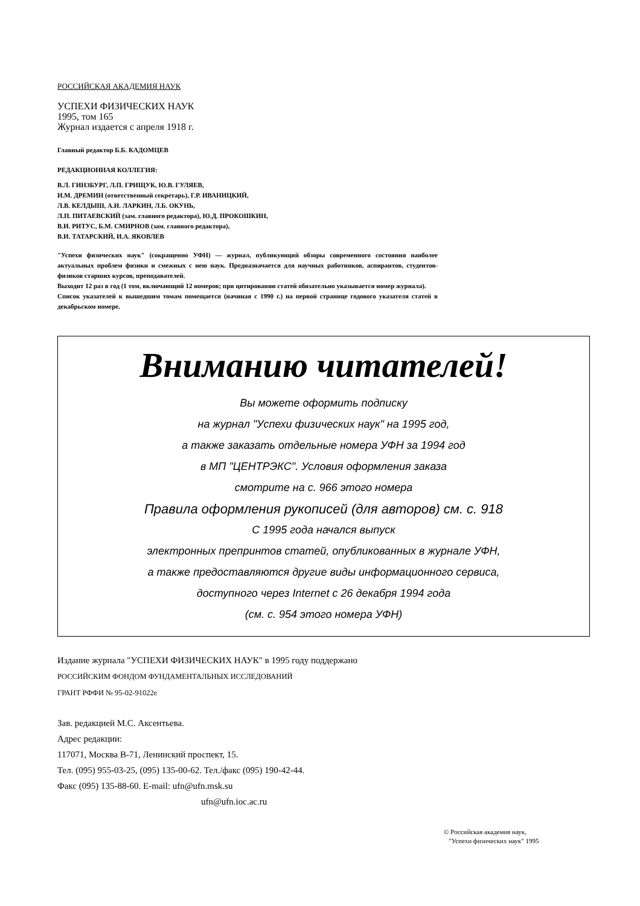РОССИЙСКАЯ АКАДЕМИЯ НАУК
УСПЕХИ ФИЗИЧЕСКИХ НАУК
1995, том 165
Журнал издается с апреля 1918 г.
Главный редактор Б.Б. КАДОМЦЕВ
РЕДАКЦИОННАЯ КОЛЛЕГИЯ:
В.Л. ГИНЗБУРГ, Л.П. ГРИЩУК, Ю.В. ГУЛЯЕВ,
И.М. ДРЕМИН (ответственный секретарь), Г.Р. ИВАНИЦКИЙ,
Л.В. КЕЛДЫШ, А.И. ЛАРКИН, Л.Б. ОКУНЬ,
Л.П. ПИТАЕВСКИЙ (зам. главного редактора), Ю.Д. ПРОКОШКИН,
В.И. РИТУС, Б.М. СМИРНОВ (зам. главного редактора),
В.И. ТАТАРСКИЙ, И.А. ЯКОВЛЕВ
"Успехи физических наук" (сокращенно УФН) — журнал, публикующий обзоры современного состояния наиболее актуальных проблем физики и смежных с нею наук. Предназначается для научных работников, аспирантов, студентов-физиков старших курсов, преподавателей.
Выходит 12 раз в год (1 том, включающий 12 номеров; при цитировании статей обязательно указывается номер журнала).
Список указателей к вышедшим томам помещается (начиная с 1990 г.) на первой странице годового указателя статей в декабрьском номере.
Вниманию читателей!
Вы можете оформить подписку
на журнал "Успехи физических наук" на 1995 год,
а также заказать отдельные номера УФН за 1994 год
в МП "ЦЕНТРЭКС". Условия оформления заказа
смотрите на с. 966 этого номера
Правила оформления рукописей (для авторов) см. с. 918
С 1995 года начался выпуск
электронных препринтов статей, опубликованных в журнале УФН,
а также предоставляются другие виды информационного сервиса,
доступного через Internet с 26 декабря 1994 года
(см. с. 954 этого номера УФН)
Издание журнала "УСПЕХИ ФИЗИЧЕСКИХ НАУК" в 1995 году поддержано
РОССИЙСКИМ ФОНДОМ ФУНДАМЕНТАЛЬНЫХ ИССЛЕДОВАНИЙ
ГРАНТ РФФИ № 95-02-91022е
Зав. редакцией М.С. Аксентьева.
Адрес редакции:
117071, Москва В-71, Ленинский проспект, 15.
Тел. (095) 955-03-25, (095) 135-00-62. Тел./факс (095) 190-42-44.
Факс (095) 135-88-60. E-mail: ufn@ufn.msk.su
ufn@ufn.ioc.ac.ru
© Российская академия наук,
"Успехи физических наук" 1995